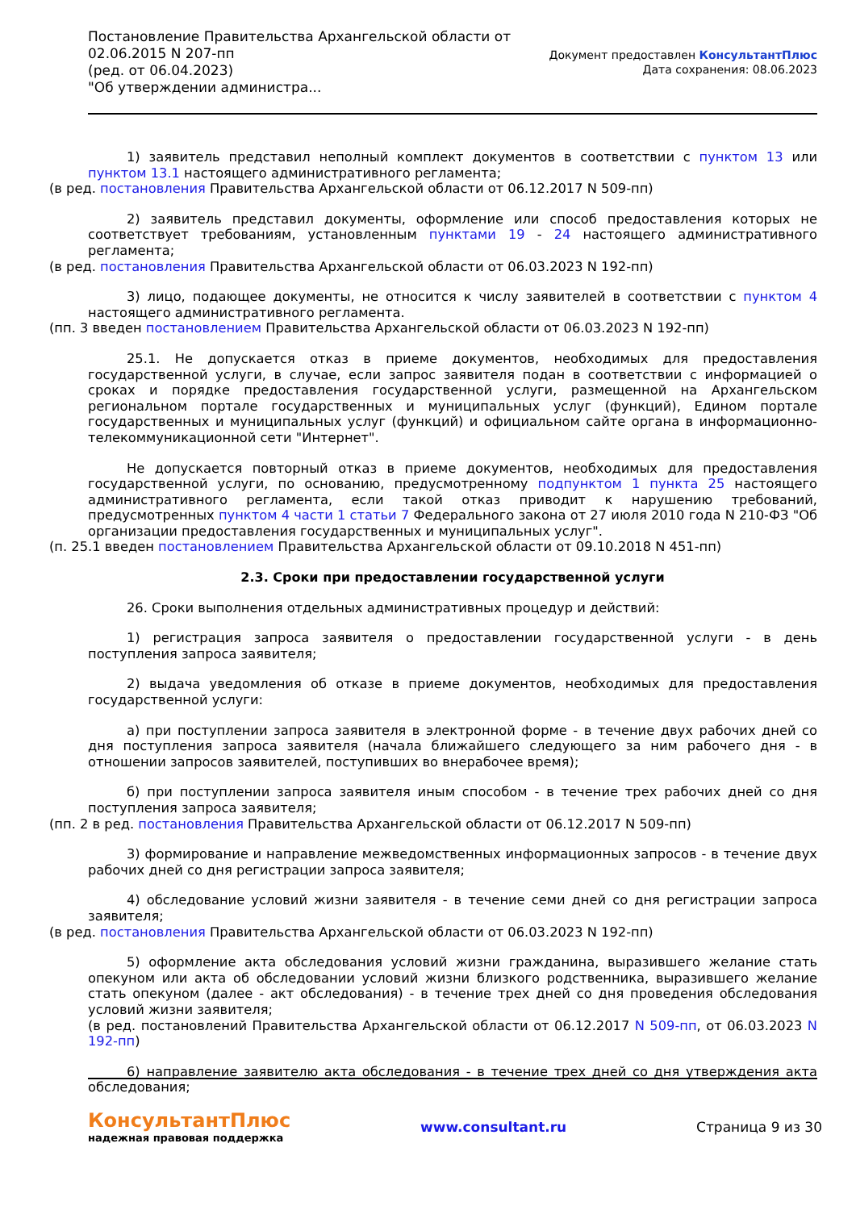Постановление Правительства Архангельской области от
02.06.2015 N 207-пп
(ред. от 06.04.2023)
"Об утверждении администра...
Документ предоставлен КонсультантПлюс
Дата сохранения: 08.06.2023
1) заявитель представил неполный комплект документов в соответствии с пунктом 13 или пунктом 13.1 настоящего административного регламента;
(в ред. постановления Правительства Архангельской области от 06.12.2017 N 509-пп)
2) заявитель представил документы, оформление или способ предоставления которых не соответствует требованиям, установленным пунктами 19 - 24 настоящего административного регламента;
(в ред. постановления Правительства Архангельской области от 06.03.2023 N 192-пп)
3) лицо, подающее документы, не относится к числу заявителей в соответствии с пунктом 4 настоящего административного регламента.
(пп. 3 введен постановлением Правительства Архангельской области от 06.03.2023 N 192-пп)
25.1. Не допускается отказ в приеме документов, необходимых для предоставления государственной услуги, в случае, если запрос заявителя подан в соответствии с информацией о сроках и порядке предоставления государственной услуги, размещенной на Архангельском региональном портале государственных и муниципальных услуг (функций), Едином портале государственных и муниципальных услуг (функций) и официальном сайте органа в информационно-телекоммуникационной сети "Интернет".
Не допускается повторный отказ в приеме документов, необходимых для предоставления государственной услуги, по основанию, предусмотренному подпунктом 1 пункта 25 настоящего административного регламента, если такой отказ приводит к нарушению требований, предусмотренных пунктом 4 части 1 статьи 7 Федерального закона от 27 июля 2010 года N 210-ФЗ "Об организации предоставления государственных и муниципальных услуг".
(п. 25.1 введен постановлением Правительства Архангельской области от 09.10.2018 N 451-пп)
2.3. Сроки при предоставлении государственной услуги
26. Сроки выполнения отдельных административных процедур и действий:
1) регистрация запроса заявителя о предоставлении государственной услуги - в день поступления запроса заявителя;
2) выдача уведомления об отказе в приеме документов, необходимых для предоставления государственной услуги:
а) при поступлении запроса заявителя в электронной форме - в течение двух рабочих дней со дня поступления запроса заявителя (начала ближайшего следующего за ним рабочего дня - в отношении запросов заявителей, поступивших во внерабочее время);
б) при поступлении запроса заявителя иным способом - в течение трех рабочих дней со дня поступления запроса заявителя;
(пп. 2 в ред. постановления Правительства Архангельской области от 06.12.2017 N 509-пп)
3) формирование и направление межведомственных информационных запросов - в течение двух рабочих дней со дня регистрации запроса заявителя;
4) обследование условий жизни заявителя - в течение семи дней со дня регистрации запроса заявителя;
(в ред. постановления Правительства Архангельской области от 06.03.2023 N 192-пп)
5) оформление акта обследования условий жизни гражданина, выразившего желание стать опекуном или акта об обследовании условий жизни близкого родственника, выразившего желание стать опекуном (далее - акт обследования) - в течение трех дней со дня проведения обследования условий жизни заявителя;
(в ред. постановлений Правительства Архангельской области от 06.12.2017 N 509-пп, от 06.03.2023 N 192-пп)
6) направление заявителю акта обследования - в течение трех дней со дня утверждения акта обследования;
КонсультантПлюс
надежная правовая поддержка
www.consultant.ru Страница 9 из 30